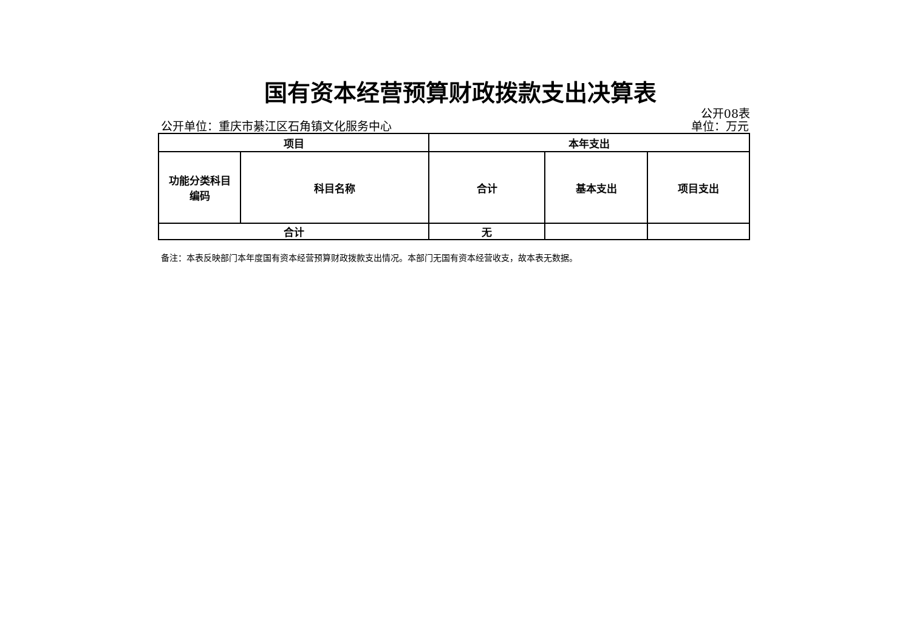国有资本经营预算财政拨款支出决算表
公开08表
公开单位：重庆市綦江区石角镇文化服务中心 单位：万元
| 项目 | | 本年支出 | | |
| --- | --- | --- | --- | --- |
| 功能分类科目 编码 | 科目名称 | 合计 | 基本支出 | 项目支出 |
| 合计 | | 无 | | |
备注：本表反映部门本年度国有资本经营预算财政拨款支出情况。本部门无国有资本经营收支，故本表无数据。